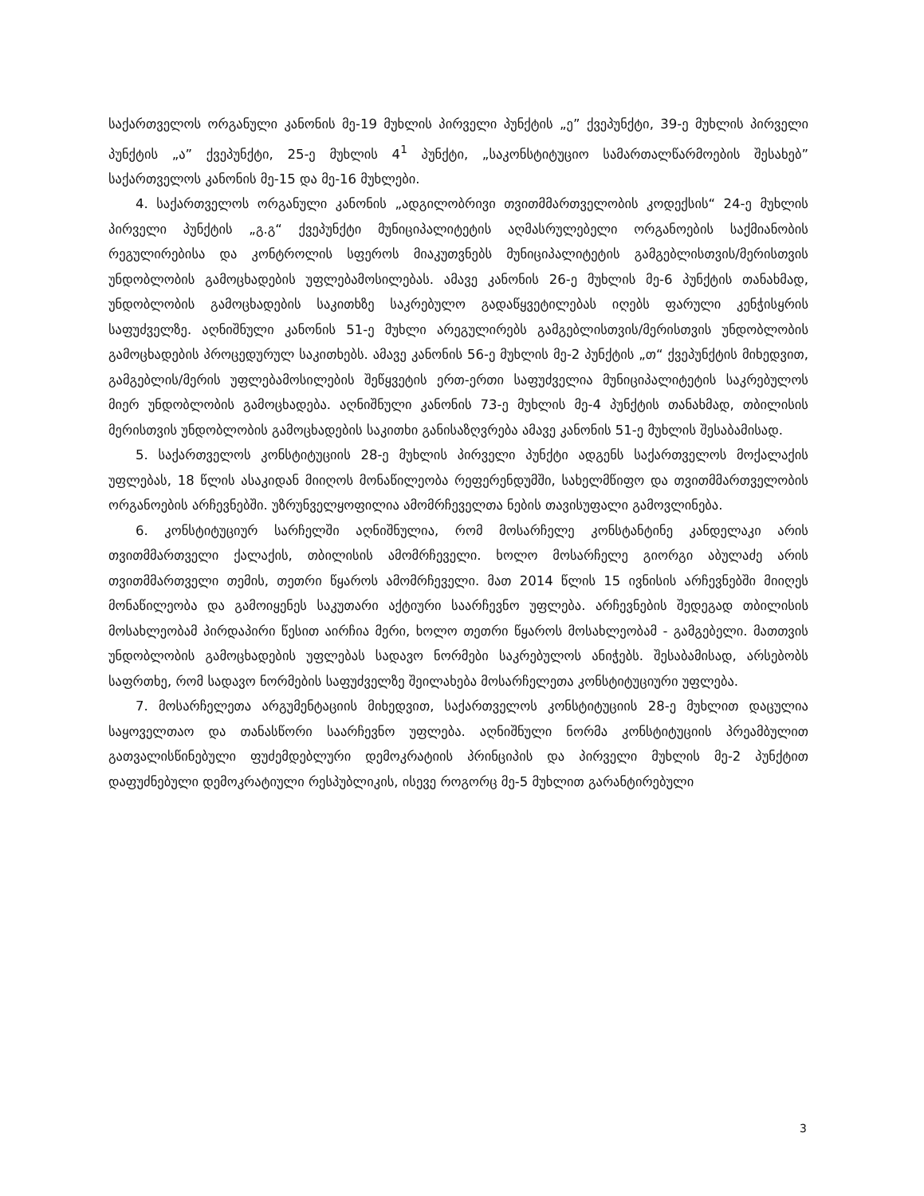საქართველოს ორგანული კანონის მე-19 მუხლის პირველი პუნქტის „ე” ქვეპუნქტი, 39-ე მუხლის პირველი პუნქტის „ა” ქვეპუნქტი, 25-ე მუხლის 4<sup>1</sup> პუნქტი, „საკონსტიტუციო სამართალწარმოების შესახებ” საქართველოს კანონის მე-15 და მე-16 მუხლები.
4. საქართველოს ორგანული კანონის „ადგილობრივი თვითმმართველობის კოდექსის“ 24-ე მუხლის პირველი პუნქტის „გ.გ“ ქვეპუნქტი მუნიციპალიტეტის აღმასრულებელი ორგანოების საქმიანობის რეგულირებისა და კონტროლის სფეროს მიაკუთვნებს მუნიციპალიტეტის გამგებლისთვის/მერისთვის უნდობლობის გამოცხადების უფლებამოსილებას. ამავე კანონის 26-ე მუხლის მე-6 პუნქტის თანახმად, უნდობლობის გამოცხადების საკითხზე საკრებულო გადაწყვეტილებას იღებს ფარული კენჭისყრის საფუძველზე. აღნიშნული კანონის 51-ე მუხლი არეგულირებს გამგებლისთვის/მერისთვის უნდობლობის გამოცხადების პროცედურულ საკითხებს. ამავე კანონის 56-ე მუხლის მე-2 პუნქტის „თ“ ქვეპუნქტის მიხედვით, გამგებლის/მერის უფლებამოსილების შეწყვეტის ერთ-ერთი საფუძველია მუნიციპალიტეტის საკრებულოს მიერ უნდობლობის გამოცხადება. აღნიშნული კანონის 73-ე მუხლის მე-4 პუნქტის თანახმად, თბილისის მერისთვის უნდობლობის გამოცხადების საკითხი განისაზღვრება ამავე კანონის 51-ე მუხლის შესაბამისად.
5. საქართველოს კონსტიტუციის 28-ე მუხლის პირველი პუნქტი ადგენს საქართველოს მოქალაქის უფლებას, 18 წლის ასაკიდან მიიღოს მონაწილეობა რეფერენდუმში, სახელმწიფო და თვითმმართველობის ორგანოების არჩევნებში. უზრუნველყოფილია ამომრჩეველთა ნების თავისუფალი გამოვლინება.
6. კონსტიტუციურ სარჩელში აღნიშნულია, რომ მოსარჩელე კონსტანტინე კანდელაკი არის თვითმმართველი ქალაქის, თბილისის ამომრჩეველი. ხოლო მოსარჩელე გიორგი აბულაძე არის თვითმმართველი თემის, თეთრი წყაროს ამომრჩეველი. მათ 2014 წლის 15 ივნისის არჩევნებში მიიღეს მონაწილეობა და გამოიყენეს საკუთარი აქტიური საარჩევნო უფლება. არჩევნების შედეგად თბილისის მოსახლეობამ პირდაპირი წესით აირჩია მერი, ხოლო თეთრი წყაროს მოსახლეობამ - გამგებელი. მათთვის უნდობლობის გამოცხადების უფლებას სადავო ნორმები საკრებულოს ანიჭებს. შესაბამისად, არსებობს საფრთხე, რომ სადავო ნორმების საფუძველზე შეილახება მოსარჩელეთა კონსტიტუციური უფლება.
7. მოსარჩელეთა არგუმენტაციის მიხედვით, საქართველოს კონსტიტუციის 28-ე მუხლით დაცულია საყოველთაო და თანასწორი საარჩევნო უფლება. აღნიშნული ნორმა კონსტიტუციის პრეამბულით გათვალისწინებული ფუძემდებლური დემოკრატიის პრინციპის და პირველი მუხლის მე-2 პუნქტით დაფუძნებული დემოკრატიული რესპუბლიკის, ისევე როგორც მე-5 მუხლით გარანტირებული
3